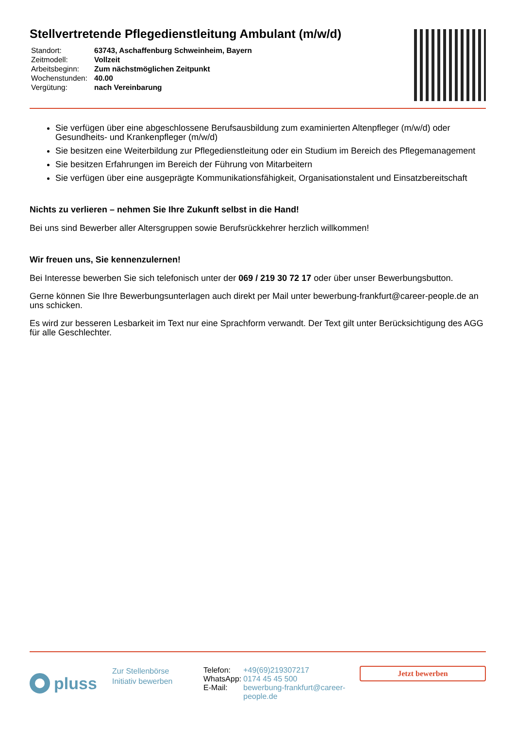Stellvertretende Pflegedienstleitung Ambulant (m/w/d)
| Standort: | 63743, Aschaffenburg Schweinheim, Bayern |
| Zeitmodell: | Vollzeit |
| Arbeitsbeginn: | Zum nächstmöglichen Zeitpunkt |
| Wochenstunden: | 40.00 |
| Vergütung: | nach Vereinbarung |
Sie verfügen über eine abgeschlossene Berufsausbildung zum examinierten Altenpfleger (m/w/d) oder Gesundheits- und Krankenpfleger (m/w/d)
Sie besitzen eine Weiterbildung zur Pflegedienstleitung oder ein Studium im Bereich des Pflegemanagement
Sie besitzen Erfahrungen im Bereich der Führung von Mitarbeitern
Sie verfügen über eine ausgeprägte Kommunikationsfähigkeit, Organisationstalent und Einsatzbereitschaft
Nichts zu verlieren – nehmen Sie Ihre Zukunft selbst in die Hand!
Bei uns sind Bewerber aller Altersgruppen sowie Berufsrückkehrer herzlich willkommen!
Wir freuen uns, Sie kennenzulernen!
Bei Interesse bewerben Sie sich telefonisch unter der 069 / 219 30 72 17 oder über unser Bewerbungsbutton.
Gerne können Sie Ihre Bewerbungsunterlagen auch direkt per Mail unter bewerbung-frankfurt@career-people.de an uns schicken.
Es wird zur besseren Lesbarkeit im Text nur eine Sprachform verwandt. Der Text gilt unter Berücksichtigung des AGG für alle Geschlechter.
pluss
Zur Stellenbörse
Initiativ bewerben
| Telefon: | +49(69)219307217 |
| WhatsApp: | 0174 45 45 500 |
| E-Mail: | bewerbung-frankfurt@career-people.de |
Jetzt bewerben